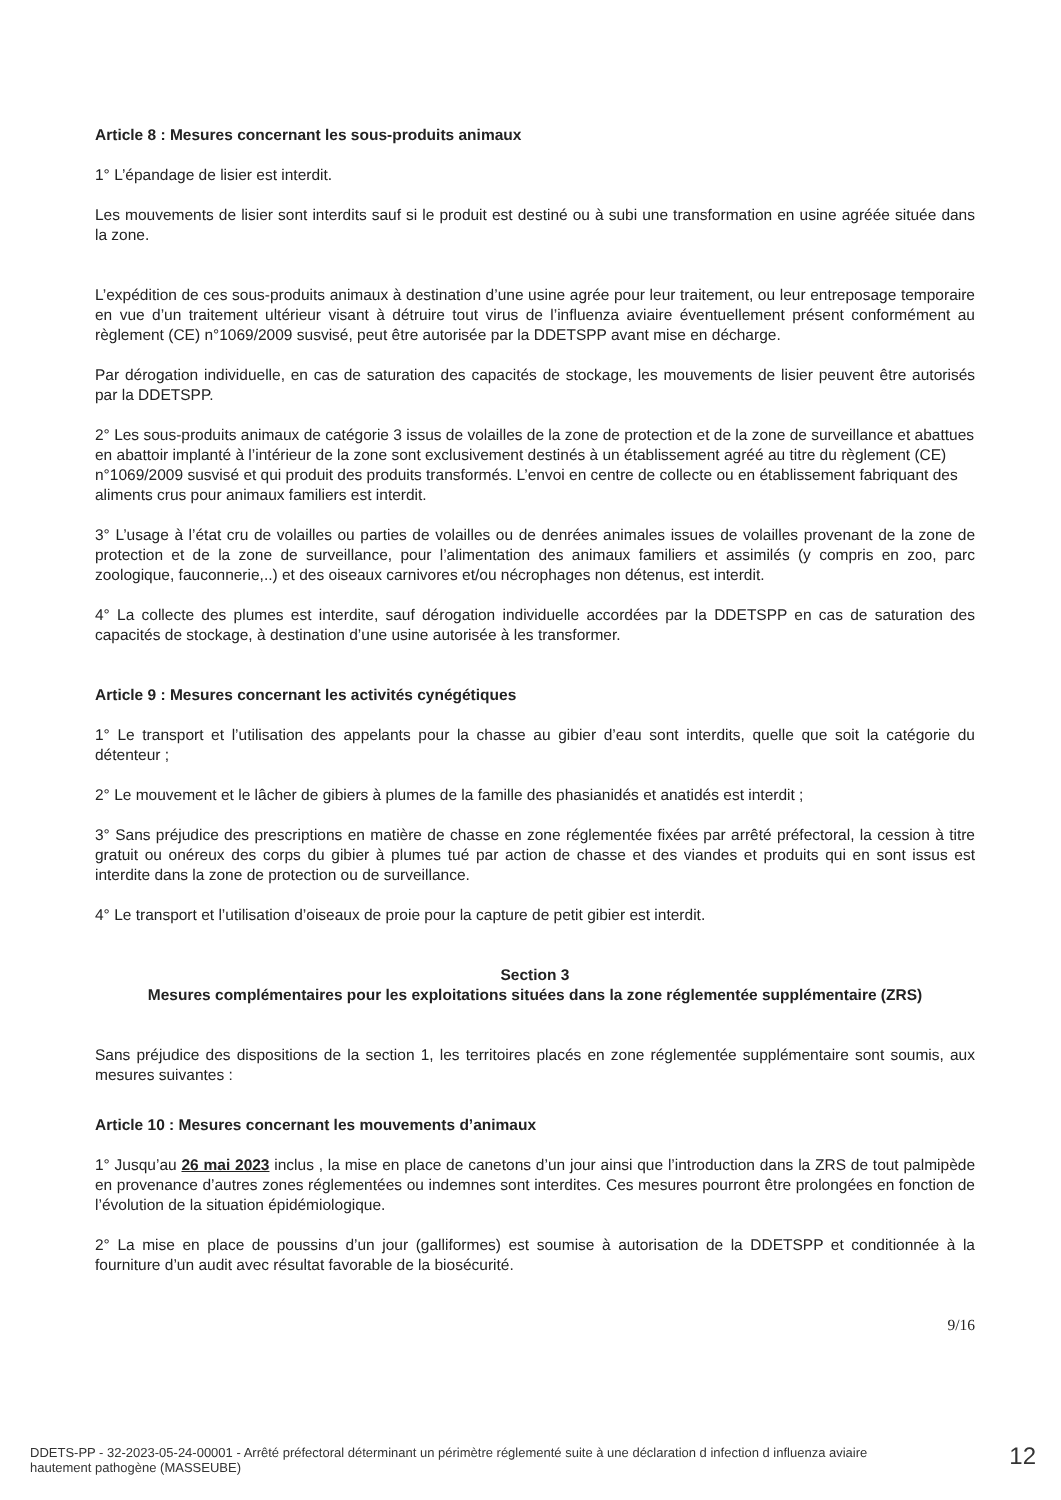Article 8 : Mesures concernant les sous-produits animaux
1° L’épandage de lisier est interdit.
Les mouvements de lisier sont interdits sauf si le produit est destiné ou à subi une transformation en usine agréée située dans la zone.
L’expédition de ces sous-produits animaux à destination d’une usine agrée pour leur traitement, ou leur entreposage temporaire en vue d’un traitement ultérieur visant à détruire tout virus de l’influenza aviaire éventuellement présent conformément au règlement (CE) n°1069/2009 susvisé, peut être autorisée par la DDETSPP avant mise en décharge.
Par dérogation individuelle, en cas de saturation des capacités de stockage, les mouvements de lisier peuvent être autorisés par la DDETSPP.
2° Les sous-produits animaux de catégorie 3 issus de volailles de la zone de protection et de la zone de surveillance et abattues en abattoir implanté à l’intérieur de la zone sont exclusivement destinés à un établissement agréé au titre du règlement (CE) n°1069/2009 susvisé et qui produit des produits transformés. L’envoi en centre de collecte ou en établissement fabriquant des aliments crus pour animaux familiers est interdit.
3° L’usage à l’état cru de volailles ou parties de volailles ou de denrées animales issues de volailles provenant de la zone de protection et de la zone de surveillance, pour l’alimentation des animaux familiers et assimilés (y compris en zoo, parc zoologique, fauconnerie,..) et des oiseaux carnivores et/ou nécrophages non détenus, est interdit.
4° La collecte des plumes est interdite, sauf dérogation individuelle accordées par la DDETSPP en cas de saturation des capacités de stockage, à destination d’une usine autorisée à les transformer.
Article 9 : Mesures concernant les activités cynégétiques
1° Le transport et l’utilisation des appelants pour la chasse au gibier d’eau sont interdits, quelle que soit la catégorie du détenteur ;
2° Le mouvement et le lâcher de gibiers à plumes de la famille des phasianidés et anatidés est interdit ;
3° Sans préjudice des prescriptions en matière de chasse en zone réglementée fixées par arrêté préfectoral, la cession à titre gratuit ou onéreux des corps du gibier à plumes tué par action de chasse et des viandes et produits qui en sont issus est interdite dans la zone de protection ou de surveillance.
4° Le transport et l’utilisation d’oiseaux de proie pour la capture de petit gibier est interdit.
Section 3
Mesures complémentaires pour les exploitations situées dans la zone réglementée supplémentaire (ZRS)
Sans préjudice des dispositions de la section 1, les territoires placés en zone réglementée supplémentaire sont soumis, aux mesures suivantes :
Article 10 : Mesures concernant les mouvements d’animaux
1° Jusqu’au 26 mai 2023 inclus , la mise en place de canetons d’un jour ainsi que l’introduction dans la ZRS de tout palmipède en provenance d’autres zones réglementées ou indemnes sont interdites. Ces mesures pourront être prolongées en fonction de l’évolution de la situation épidémiologique.
2° La mise en place de poussins d’un jour (galliformes) est soumise à autorisation de la DDETSPP et conditionnée à la fourniture d’un audit avec résultat favorable de la biosécurité.
9/16
DDETS-PP - 32-2023-05-24-00001 - Arrêté préfectoral déterminant un périmètre réglementé suite à une déclaration d infection d influenza aviaire hautement pathogène (MASSEUBE)
12